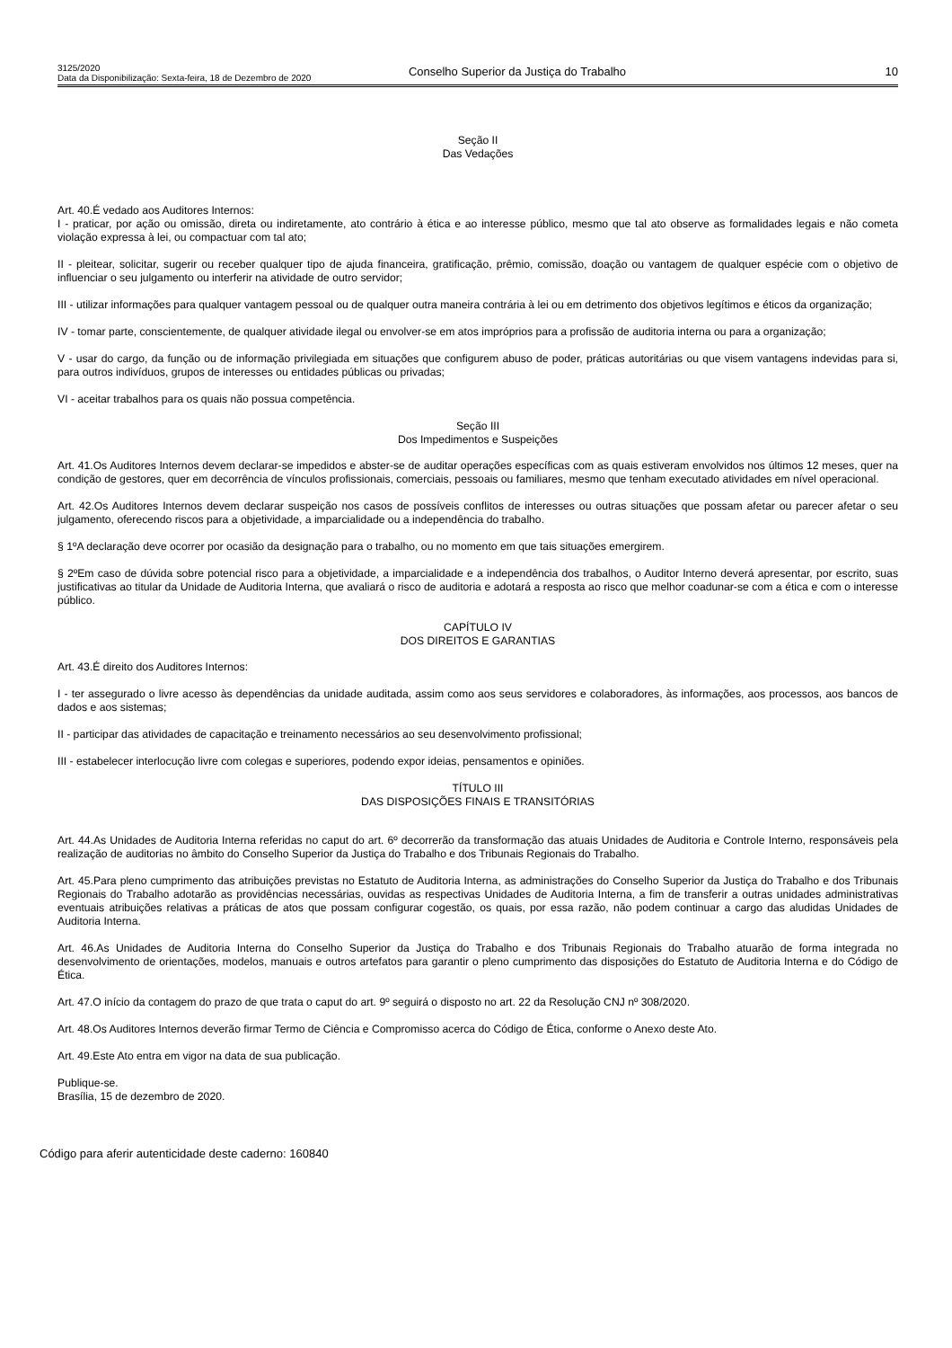3125/2020
Data da Disponibilização: Sexta-feira, 18 de Dezembro de 2020
Conselho Superior da Justiça do Trabalho
10
Seção II
Das Vedações
Art. 40.É vedado aos Auditores Internos:
I - praticar, por ação ou omissão, direta ou indiretamente, ato contrário à ética e ao interesse público, mesmo que tal ato observe as formalidades legais e não cometa violação expressa à lei, ou compactuar com tal ato;
II - pleitear, solicitar, sugerir ou receber qualquer tipo de ajuda financeira, gratificação, prêmio, comissão, doação ou vantagem de qualquer espécie com o objetivo de influenciar o seu julgamento ou interferir na atividade de outro servidor;
III - utilizar informações para qualquer vantagem pessoal ou de qualquer outra maneira contrária à lei ou em detrimento dos objetivos legítimos e éticos da organização;
IV - tomar parte, conscientemente, de qualquer atividade ilegal ou envolver-se em atos impróprios para a profissão de auditoria interna ou para a organização;
V - usar do cargo, da função ou de informação privilegiada em situações que configurem abuso de poder, práticas autoritárias ou que visem vantagens indevidas para si, para outros indivíduos, grupos de interesses ou entidades públicas ou privadas;
VI - aceitar trabalhos para os quais não possua competência.
Seção III
Dos Impedimentos e Suspeições
Art. 41.Os Auditores Internos devem declarar-se impedidos e abster-se de auditar operações específicas com as quais estiveram envolvidos nos últimos 12 meses, quer na condição de gestores, quer em decorrência de vínculos profissionais, comerciais, pessoais ou familiares, mesmo que tenham executado atividades em nível operacional.
Art. 42.Os Auditores Internos devem declarar suspeição nos casos de possíveis conflitos de interesses ou outras situações que possam afetar ou parecer afetar o seu julgamento, oferecendo riscos para a objetividade, a imparcialidade ou a independência do trabalho.
§ 1ºA declaração deve ocorrer por ocasião da designação para o trabalho, ou no momento em que tais situações emergirem.
§ 2ºEm caso de dúvida sobre potencial risco para a objetividade, a imparcialidade e a independência dos trabalhos, o Auditor Interno deverá apresentar, por escrito, suas justificativas ao titular da Unidade de Auditoria Interna, que avaliará o risco de auditoria e adotará a resposta ao risco que melhor coadunar-se com a ética e com o interesse público.
CAPÍTULO IV
DOS DIREITOS E GARANTIAS
Art. 43.É direito dos Auditores Internos:
I - ter assegurado o livre acesso às dependências da unidade auditada, assim como aos seus servidores e colaboradores, às informações, aos processos, aos bancos de dados e aos sistemas;
II - participar das atividades de capacitação e treinamento necessários ao seu desenvolvimento profissional;
III - estabelecer interlocução livre com colegas e superiores, podendo expor ideias, pensamentos e opiniões.
TÍTULO III
DAS DISPOSIÇÕES FINAIS E TRANSITÓRIAS
Art. 44.As Unidades de Auditoria Interna referidas no caput do art. 6º decorrerão da transformação das atuais Unidades de Auditoria e Controle Interno, responsáveis pela realização de auditorias no âmbito do Conselho Superior da Justiça do Trabalho e dos Tribunais Regionais do Trabalho.
Art. 45.Para pleno cumprimento das atribuições previstas no Estatuto de Auditoria Interna, as administrações do Conselho Superior da Justiça do Trabalho e dos Tribunais Regionais do Trabalho adotarão as providências necessárias, ouvidas as respectivas Unidades de Auditoria Interna, a fim de transferir a outras unidades administrativas eventuais atribuições relativas a práticas de atos que possam configurar cogestão, os quais, por essa razão, não podem continuar a cargo das aludidas Unidades de Auditoria Interna.
Art. 46.As Unidades de Auditoria Interna do Conselho Superior da Justiça do Trabalho e dos Tribunais Regionais do Trabalho atuarão de forma integrada no desenvolvimento de orientações, modelos, manuais e outros artefatos para garantir o pleno cumprimento das disposições do Estatuto de Auditoria Interna e do Código de Ética.
Art. 47.O início da contagem do prazo de que trata o caput do art. 9º seguirá o disposto no art. 22 da Resolução CNJ nº 308/2020.
Art. 48.Os Auditores Internos deverão firmar Termo de Ciência e Compromisso acerca do Código de Ética, conforme o Anexo deste Ato.
Art. 49.Este Ato entra em vigor na data de sua publicação.
Publique-se.
Brasília, 15 de dezembro de 2020.
Código para aferir autenticidade deste caderno: 160840